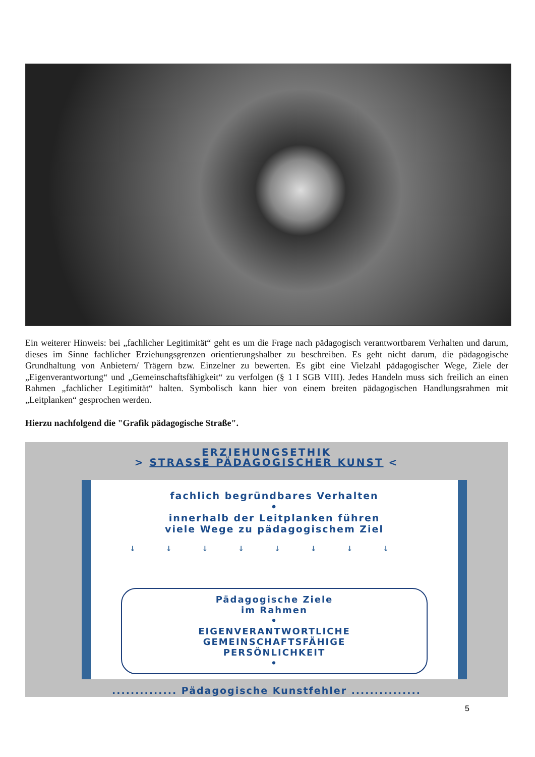Ein weiterer Hinweis: bei „fachlicher Legitimität“ geht es um die Frage nach pädagogisch verantwortbarem Verhalten und darum, dieses im Sinne fachlicher Erziehungsgrenzen orientierungshalber zu beschreiben. Es geht nicht darum, die pädagogische Grundhaltung von Anbietern/ Trägern bzw. Einzelner zu bewerten. Es gibt eine Vielzahl pädagogischer Wege, Ziele der „Eigenverantwortung“ und „Gemeinschaftsfähigkeit“ zu verfolgen (§ 1 I SGB VIII). Jedes Handeln muss sich freilich an einen Rahmen „fachlicher Legitimität“ halten. Symbolisch kann hier von einem breiten pädagogischen Handlungsrahmen mit „Leitplanken“ gesprochen werden.
Hierzu nachfolgend die "Grafik pädagogische Straße".
ERZIEHUNGSETHIK
> STRASSE PÄDAGOGISCHER KUNST <
fachlich begründbares Verhalten
•
innerhalb der Leitplanken führen
viele Wege zu pädagogischem Ziel
↓↓↓↓↓↓↓↓
Pädagogische Ziele
im Rahmen
•
EIGENVERANTWORTLICHE
GEMEINSCHAFTSFÄHIGE
PERSÖNLICHKEIT
•
.............. Pädagogische Kunstfehler ...............
5